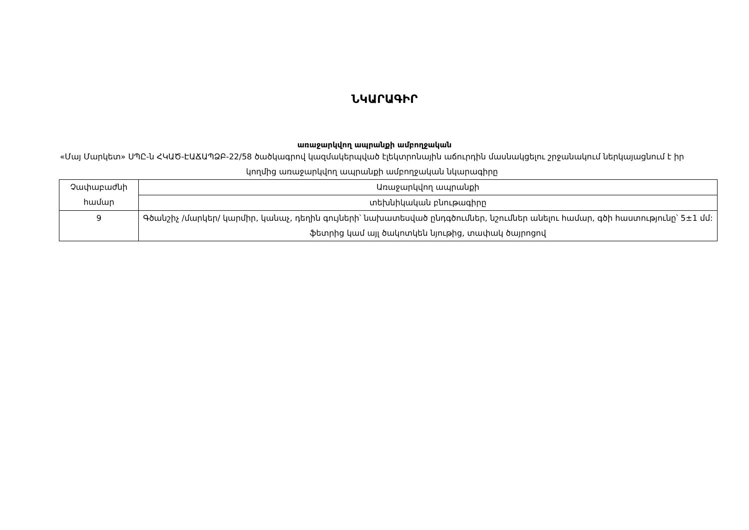ՆԿԱՐԱԳԻՐ
առաջարկվող ապրանքի ամբողջական
«Մայ Մարկետ» ՍՊԸ-ն ՀԿԱԾ-ԷԱՃԱՊՁԲ-22/58 ծածկագրով կազմակերպված էլեկտրոնային աճուրդին մասնակցելու շրջանակում ներկայացնում է իր կողմից առաջարկվող ապրանքի ամբողջական նկարագիրը
| Չափաբաժնի համար | Առաջարկվող ապրանքի |
| | տեխնիկական բնութագիրը |
| 9 | Գծանշիչ /մարկեր/ կարմիր, կանաչ, դեղին գույների՝ նախատեսված ընդգծումներ, նշումներ անելու համար, գծի հաստությունը՝ 5±1 մմ: ֆետրից կամ այլ ծակոտկեն նյութից, տափակ ծայրոցով |